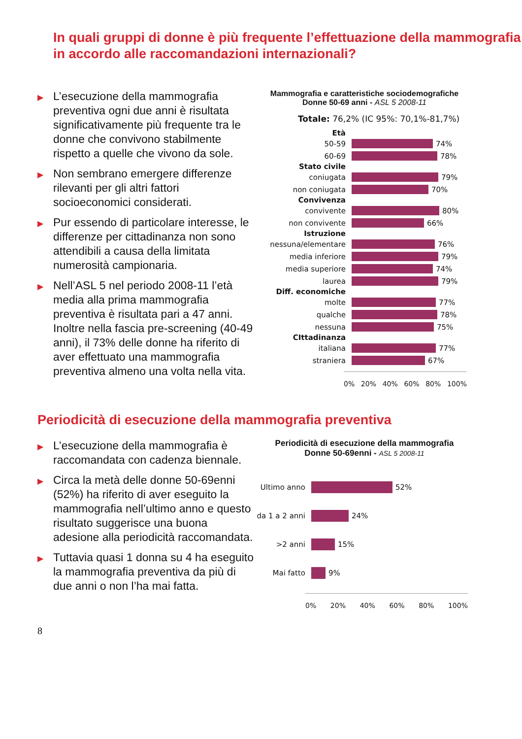In quali gruppi di donne è più frequente l’effettuazione della mammografia in accordo alle raccomandazioni internazionali?
▶ L’esecuzione della mammografia preventiva ogni due anni è risultata significativamente più frequente tra le donne che convivono stabilmente rispetto a quelle che vivono da sole.
▶ Non sembrano emergere differenze rilevanti per gli altri fattori socioeconomici considerati.
▶ Pur essendo di particolare interesse, le differenze per cittadinanza non sono attendibili a causa della limitata numerosità campionaria.
▶ Nell’ASL 5 nel periodo 2008-11 l’età media alla prima mammografia preventiva è risultata pari a 47 anni. Inoltre nella fascia pre-screening (40-49 anni), il 73% delle donne ha riferito di aver effettuato una mammografia preventiva almeno una volta nella vita.
Mammografia e caratteristiche sociodemografiche
Donne 50-69 anni - ASL 5 2008-11
Totale: 76,2% (IC 95%: 70,1%-81,7%)
Età
50-59
74%
60-69
78%
Stato civile
coniugata
79%
non coniugata
70%
Convivenza
convivente
80%
non convivente
66%
Istruzione
nessuna/elementare
76%
media inferiore
79%
media superiore
74%
laurea
79%
Diff. economiche
molte
77%
qualche
78%
nessuna
75%
CIttadinanza
italiana
77%
straniera
67%
0% 20% 40% 60% 80% 100%
Periodicità di esecuzione della mammografia preventiva
▶ L’esecuzione della mammografia è raccomandata con cadenza biennale.
▶ Circa la metà delle donne 50-69enni (52%) ha riferito di aver eseguito la mammografia nell’ultimo anno e questo risultato suggerisce una buona adesione alla periodicità raccomandata.
▶ Tuttavia quasi 1 donna su 4 ha eseguito la mammografia preventiva da più di due anni o non l’ha mai fatta.
Periodicità di esecuzione della mammografia
Donne 50-69enni - ASL 5 2008-11
Ultimo anno
52%
da 1 a 2 anni
24%
>2 anni
15%
Mai fatto
9%
0% 20% 40% 60% 80% 100%
8